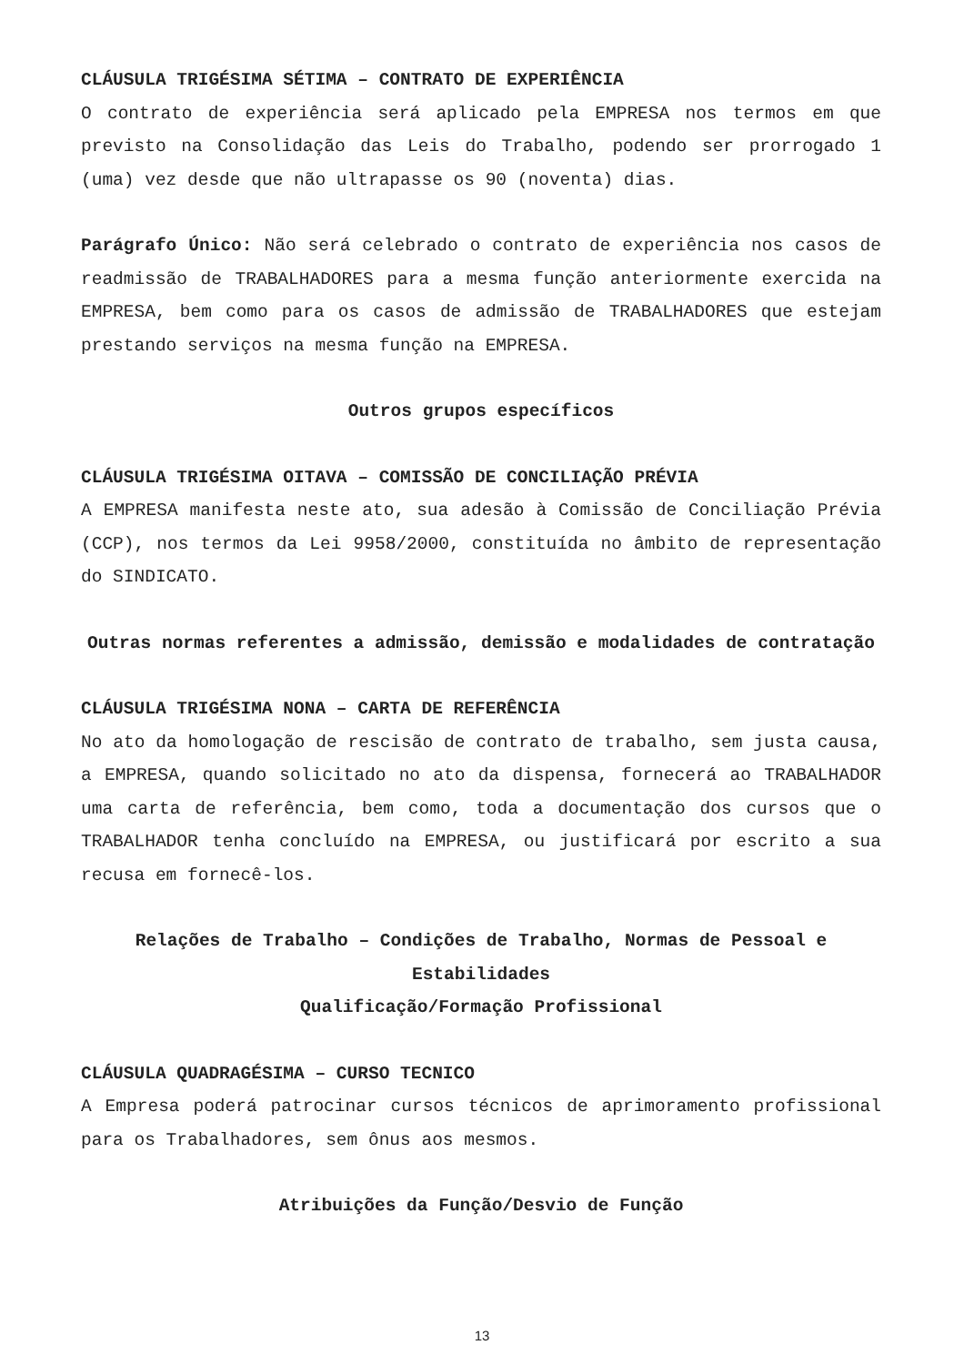CLÁUSULA TRIGÉSIMA SÉTIMA – CONTRATO DE EXPERIÊNCIA
O contrato de experiência será aplicado pela EMPRESA nos termos em que previsto na Consolidação das Leis do Trabalho, podendo ser prorrogado 1 (uma) vez desde que não ultrapasse os 90 (noventa) dias.
Parágrafo Único: Não será celebrado o contrato de experiência nos casos de readmissão de TRABALHADORES para a mesma função anteriormente exercida na EMPRESA, bem como para os casos de admissão de TRABALHADORES que estejam prestando serviços na mesma função na EMPRESA.
Outros grupos específicos
CLÁUSULA TRIGÉSIMA OITAVA – COMISSÃO DE CONCILIAÇÃO PRÉVIA
A EMPRESA manifesta neste ato, sua adesão à Comissão de Conciliação Prévia (CCP), nos termos da Lei 9958/2000, constituída no âmbito de representação do SINDICATO.
Outras normas referentes a admissão, demissão e modalidades de contratação
CLÁUSULA TRIGÉSIMA NONA – CARTA DE REFERÊNCIA
No ato da homologação de rescisão de contrato de trabalho, sem justa causa, a EMPRESA, quando solicitado no ato da dispensa, fornecerá ao TRABALHADOR uma carta de referência, bem como, toda a documentação dos cursos que o TRABALHADOR tenha concluído na EMPRESA, ou justificará por escrito a sua recusa em fornecê-los.
Relações de Trabalho – Condições de Trabalho, Normas de Pessoal e Estabilidades
Qualificação/Formação Profissional
CLÁUSULA QUADRAGÉSIMA – CURSO TECNICO
A Empresa poderá patrocinar cursos técnicos de aprimoramento profissional para os Trabalhadores, sem ônus aos mesmos.
Atribuições da Função/Desvio de Função
13